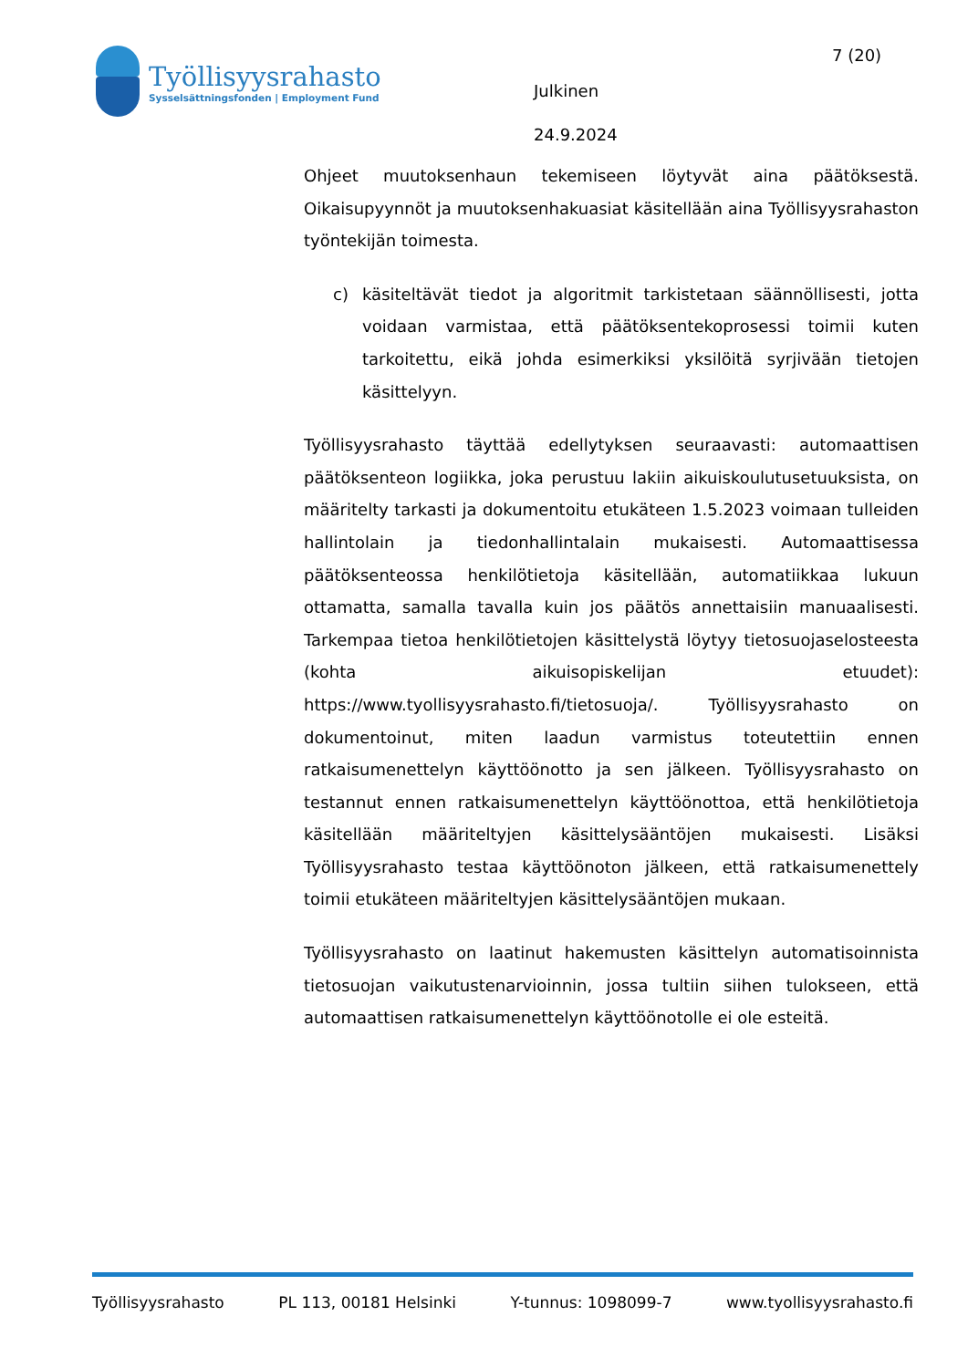Työllisyysrahasto
Sysselsättningsfonden | Employment Fund
Julkinen
24.9.2024
7 (20)
Ohjeet muutoksenhaun tekemiseen löytyvät aina päätöksestä. Oikaisupyynnöt ja muutoksenhakuasiat käsitellään aina Työllisyysrahaston työntekijän toimesta.
c) käsiteltävät tiedot ja algoritmit tarkistetaan säännöllisesti, jotta voidaan varmistaa, että päätöksentekoprosessi toimii kuten tarkoitettu, eikä johda esimerkiksi yksilöitä syrjivään tietojen käsittelyyn.
Työllisyysrahasto täyttää edellytyksen seuraavasti: automaattisen päätöksenteon logiikka, joka perustuu lakiin aikuiskoulutusetuuksista, on määritelty tarkasti ja dokumentoitu etukäteen 1.5.2023 voimaan tulleiden hallintolain ja tiedonhallintalain mukaisesti. Automaattisessa päätöksenteossa henkilötietoja käsitellään, automatiikkaa lukuun ottamatta, samalla tavalla kuin jos päätös annettaisiin manuaalisesti. Tarkempaa tietoa henkilötietojen käsittelystä löytyy tietosuojaselosteesta (kohta aikuisopiskelijan etuudet): https://www.tyollisyysrahasto.fi/tietosuoja/. Työllisyysrahasto on dokumentoinut, miten laadun varmistus toteutettiin ennen ratkaisumenettelyn käyttöönotto ja sen jälkeen. Työllisyysrahasto on testannut ennen ratkaisumenettelyn käyttöönottoa, että henkilötietoja käsitellään määriteltyjen käsittelysääntöjen mukaisesti. Lisäksi Työllisyysrahasto testaa käyttöönoton jälkeen, että ratkaisumenettely toimii etukäteen määriteltyjen käsittelysääntöjen mukaan.
Työllisyysrahasto on laatinut hakemusten käsittelyn automatisoinnista tietosuojan vaikutustenarvioinnin, jossa tultiin siihen tulokseen, että automaattisen ratkaisumenettelyn käyttöönotolle ei ole esteitä.
Työllisyysrahasto PL 113, 00181 Helsinki Y-tunnus: 1098099-7 www.tyollisyysrahasto.fi